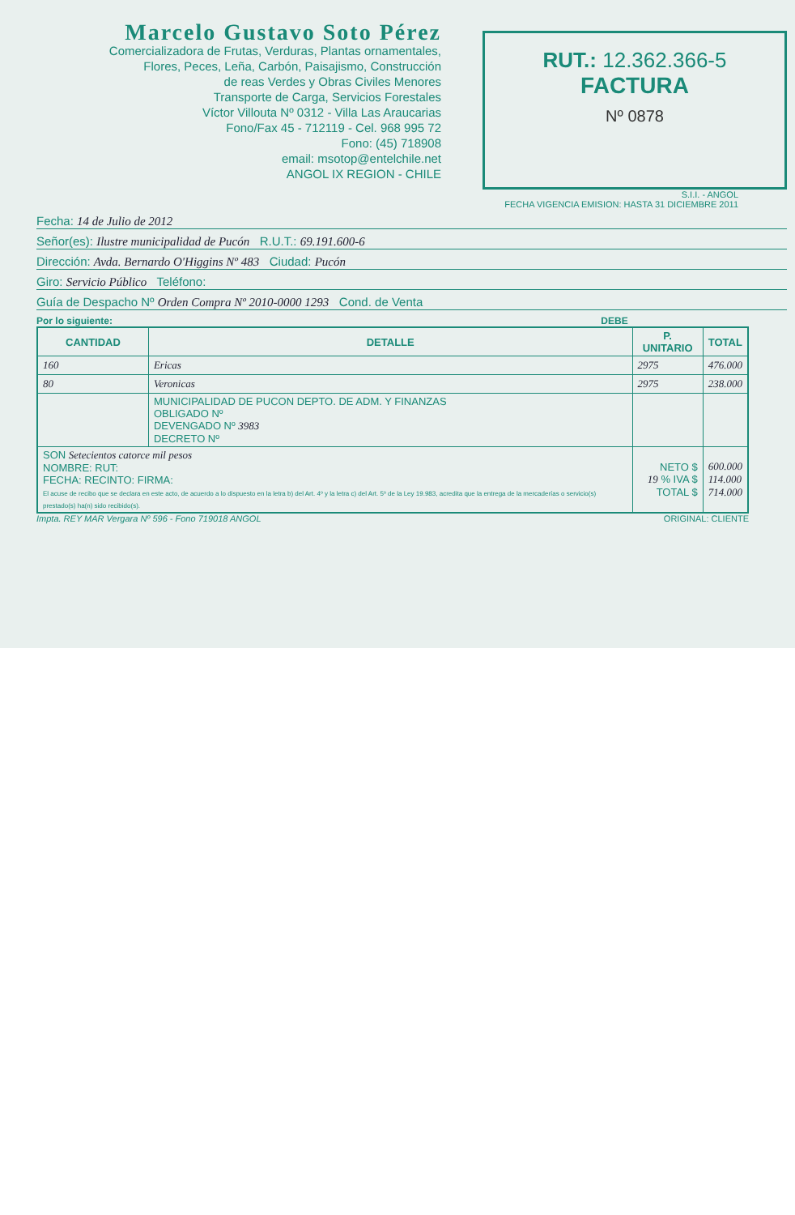Marcelo Gustavo Soto Pérez
Comercializadora de Frutas, Verduras, Plantas ornamentales,
Flores, Peces, Leña, Carbón, Paisajismo, Construcción
de reas Verdes y Obras Civiles Menores
Transporte de Carga, Servicios Forestales
Víctor Villouta Nº 0312 - Villa Las Araucarias
Fono/Fax 45 - 712119 - Cel. 968 995 72
Fono: (45) 718908
email: msotop@entelchile.net
ANGOL IX REGION - CHILE
RUT.: 12.362.366-5
FACTURA
Nº 0878
S.I.I. - ANGOL
FECHA VIGENCIA EMISION: HASTA 31 DICIEMBRE 2011
Fecha: 14 de Julio de 2012
Señor(es): Ilustre municipalidad de Pucón R.U.T.: 69.191.600-6
Dirección: Avda. Bernardo O'Higgins Nº 483 Ciudad: Pucón
Giro: Servicio Público Teléfono:
Guía de Despacho Nº Orden Compra Nº 2010-0000 1293 Cond. de Venta
Por lo siguiente: DEBE
| CANTIDAD | DETALLE | P. UNITARIO | TOTAL |
| --- | --- | --- | --- |
| 160 | Ericas | 2975 | 476.000 |
| 80 | Veronicas | 2975 | 238.000 |
| | MUNICIPALIDAD DE PUCON DEPTO. DE ADM. Y FINANZAS OBLIGADO Nº DEVENGADO Nº 3983 DECRETO Nº | | |
| SON Setecientos catorce mil pesos NOMBRE: RUT: FECHA: RECINTO: FIRMA: El acuse de recibo que se declara en este acto, de acuerdo a lo dispuesto en la letra b) del Art. 4º y la letra c) del Art. 5º de la Ley 19.983, acredita que la entrega de la mercaderías o servicio(s) prestado(s) ha(n) sido recibido(s). | | NETO $ 19 % IVA $ TOTAL $ | 600.000 114.000 714.000 |
Impta. REY MAR Vergara Nº 596 - Fono 719018 ANGOL ORIGINAL: CLIENTE